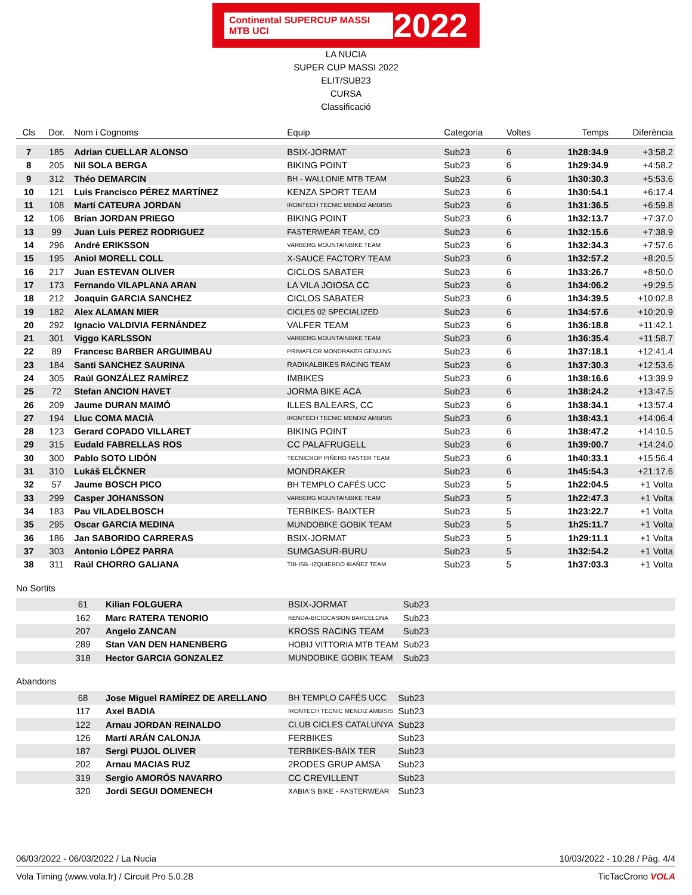Continental SUPERCUP MASSI MTB UCI 2022
LA NUCIA
SUPER CUP MASSI 2022
ELIT/SUB23
CURSA
Classificació
| Cls | Dor. | Nom i Cognoms | Equip | Categoria | Voltes | Temps | Diferència |
| --- | --- | --- | --- | --- | --- | --- | --- |
| 7 | 185 | Adrian CUELLAR ALONSO | BSIX-JORMAT | Sub23 | 6 | 1h28:34.9 | +3:58.2 |
| 8 | 205 | Nil SOLA BERGA | BIKING POINT | Sub23 | 6 | 1h29:34.9 | +4:58.2 |
| 9 | 312 | Théo DEMARCIN | BH - WALLONIE MTB TEAM | Sub23 | 6 | 1h30:30.3 | +5:53.6 |
| 10 | 121 | Luis Francisco PÉREZ MARTÍNEZ | KENZA SPORT TEAM | Sub23 | 6 | 1h30:54.1 | +6:17.4 |
| 11 | 108 | Martí CATEURA JORDAN | IRONTECH TECNIC MENDIZ AMBISIS | Sub23 | 6 | 1h31:36.5 | +6:59.8 |
| 12 | 106 | Brian JORDAN PRIEGO | BIKING POINT | Sub23 | 6 | 1h32:13.7 | +7:37.0 |
| 13 | 99 | Juan Luis PEREZ RODRIGUEZ | FASTERWEAR TEAM, CD | Sub23 | 6 | 1h32:15.6 | +7:38.9 |
| 14 | 296 | André ERIKSSON | VARBERG MOUNTAINBIKE TEAM | Sub23 | 6 | 1h32:34.3 | +7:57.6 |
| 15 | 195 | Aniol MORELL COLL | X-SAUCE FACTORY TEAM | Sub23 | 6 | 1h32:57.2 | +8:20.5 |
| 16 | 217 | Juan ESTEVAN OLIVER | CICLOS SABATER | Sub23 | 6 | 1h33:26.7 | +8:50.0 |
| 17 | 173 | Fernando VILAPLANA ARAN | LA VILA JOIOSA CC | Sub23 | 6 | 1h34:06.2 | +9:29.5 |
| 18 | 212 | Joaquin GARCIA SANCHEZ | CICLOS SABATER | Sub23 | 6 | 1h34:39.5 | +10:02.8 |
| 19 | 182 | Alex ALAMAN MIER | CICLES 02 SPECIALIZED | Sub23 | 6 | 1h34:57.6 | +10:20.9 |
| 20 | 292 | Ignacio VALDIVIA FERNÁNDEZ | VALFER TEAM | Sub23 | 6 | 1h36:18.8 | +11:42.1 |
| 21 | 301 | Viggo KARLSSON | VARBERG MOUNTAINBIKE TEAM | Sub23 | 6 | 1h36:35.4 | +11:58.7 |
| 22 | 89 | Francesc BARBER ARGUIMBAU | PRIMAFLOR MONDRAKER GENUINS | Sub23 | 6 | 1h37:18.1 | +12:41.4 |
| 23 | 184 | Santi SANCHEZ SAURINA | RADIKALBIKES RACING TEAM | Sub23 | 6 | 1h37:30.3 | +12:53.6 |
| 24 | 305 | Raúl GONZÁLEZ RAMÍREZ | IMBIKES | Sub23 | 6 | 1h38:16.6 | +13:39.9 |
| 25 | 72 | Stefan ANCION HAVET | JORMA BIKE ACA | Sub23 | 6 | 1h38:24.2 | +13:47.5 |
| 26 | 209 | Jaume DURAN MAIMÓ | ILLES BALEARS, CC | Sub23 | 6 | 1h38:34.1 | +13:57.4 |
| 27 | 194 | Lluc COMA MACIÀ | IRONTECH TECNIC MENDIZ AMBISIS | Sub23 | 6 | 1h38:43.1 | +14:06.4 |
| 28 | 123 | Gerard COPADO VILLARET | BIKING POINT | Sub23 | 6 | 1h38:47.2 | +14:10.5 |
| 29 | 315 | Eudald FABRELLAS ROS | CC PALAFRUGELL | Sub23 | 6 | 1h39:00.7 | +14:24.0 |
| 30 | 300 | Pablo SOTO LIDÓN | TECNICROP PIÑERO FASTER TEAM | Sub23 | 6 | 1h40:33.1 | +15:56.4 |
| 31 | 310 | Lukáš ELČKNER | MONDRAKER | Sub23 | 6 | 1h45:54.3 | +21:17.6 |
| 32 | 57 | Jaume BOSCH PICO | BH TEMPLO CAFÉS UCC | Sub23 | 5 | 1h22:04.5 | +1 Volta |
| 33 | 299 | Casper JOHANSSON | VARBERG MOUNTAINBIKE TEAM | Sub23 | 5 | 1h22:47.3 | +1 Volta |
| 34 | 183 | Pau VILADELBOSCH | TERBIKES- BAIXTER | Sub23 | 5 | 1h23:22.7 | +1 Volta |
| 35 | 295 | Oscar GARCIA MEDINA | MUNDOBIKE GOBIK TEAM | Sub23 | 5 | 1h25:11.7 | +1 Volta |
| 36 | 186 | Jan SABORIDO CARRERAS | BSIX-JORMAT | Sub23 | 5 | 1h29:11.1 | +1 Volta |
| 37 | 303 | Antonio LÓPEZ PARRA | SUMGASUR-BURU | Sub23 | 5 | 1h32:54.2 | +1 Volta |
| 38 | 311 | Raúl CHORRO GALIANA | TIB-ISB -IZQUIERDO IBAÑEZ TEAM | Sub23 | 5 | 1h37:03.3 | +1 Volta |
No Sortits
| | 61 | Kilian FOLGUERA | BSIX-JORMAT | Sub23 |
| | 162 | Marc RATERA TENORIO | KENDA-BICIOCASION BARCELONA | Sub23 |
| | 207 | Angelo ZANCAN | KROSS RACING TEAM | Sub23 |
| | 289 | Stan VAN DEN HANENBERG | HOBIJ VITTORIA MTB TEAM | Sub23 |
| | 318 | Hector GARCIA GONZALEZ | MUNDOBIKE GOBIK TEAM | Sub23 |
Abandons
| | 68 | Jose Miguel RAMÍREZ DE ARELLANO | BH TEMPLO CAFÉS UCC | Sub23 |
| | 117 | Axel BADIA | IRONTECH TECNIC MENDIZ AMBISIS | Sub23 |
| | 122 | Arnau JORDAN REINALDO | CLUB CICLES CATALUNYA | Sub23 |
| | 126 | Martí ARÁN CALONJA | FERBIKES | Sub23 |
| | 187 | Sergi PUJOL OLIVER | TERBIKES-BAIX TER | Sub23 |
| | 202 | Arnau MACIAS RUZ | 2RODES GRUP AMSA | Sub23 |
| | 319 | Sergio AMORÓS NAVARRO | CC CREVILLENT | Sub23 |
| | 320 | Jordi SEGUI DOMENECH | XABIA'S BIKE - FASTERWEAR | Sub23 |
06/03/2022 - 06/03/2022 / La Nucia 10/03/2022 - 10:28 / Pàg. 4/4
Vola Timing (www.vola.fr) / Circuit Pro 5.0.28 TicTacCrono VOLA